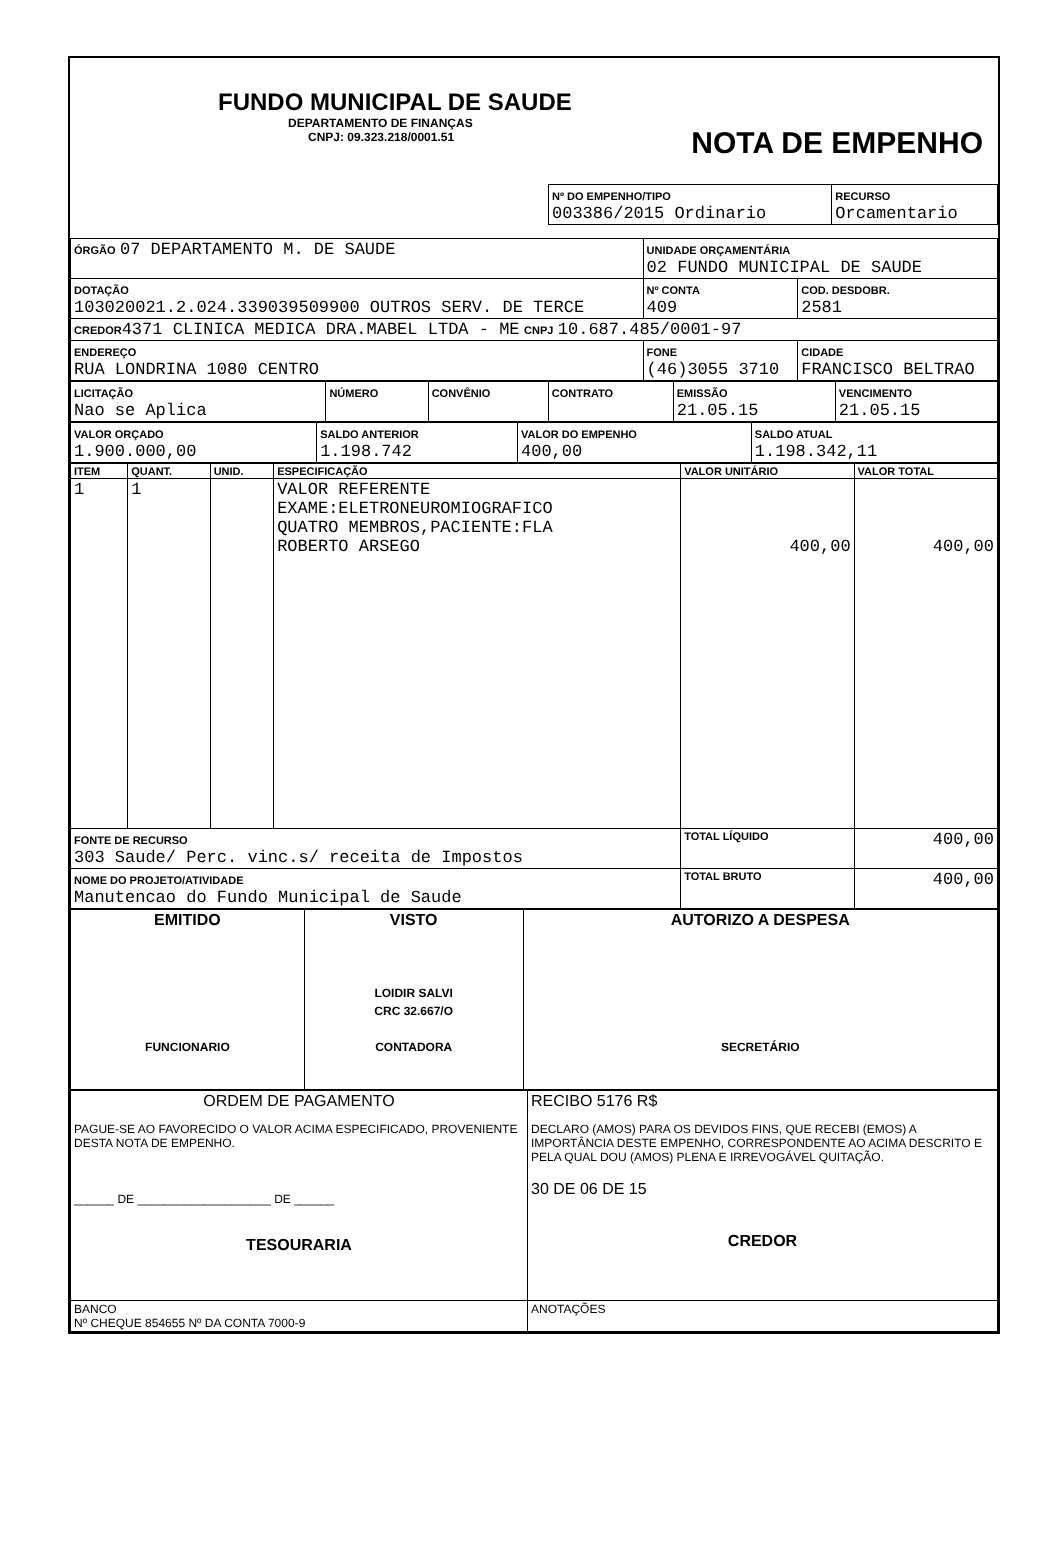FUNDO MUNICIPAL DE SAUDE
DEPARTAMENTO DE FINANÇAS
CNPJ: 09.323.218/0001.51
| Nº DO EMPENHO/TIPO 003386/2015 Ordinario | RECURSO Orcamentario |
NOTA DE EMPENHO
| ÓRGÃO 07 DEPARTAMENTO M. DE SAUDE | UNIDADE ORÇAMENTÁRIA 02 FUNDO MUNICIPAL DE SAUDE | | |
| DOTAÇÃO 103020021.2.024.339039509900 OUTROS SERV. DE TERCE | | Nº CONTA 409 | COD. DESDOBR. 2581 |
| CREDOR 4371 CLINICA MEDICA DRA.MABEL LTDA - ME CNPJ 10.687.485/0001-97 | | | |
| ENDEREÇO RUA LONDRINA 1080 CENTRO | FONE (46)3055 3710 | | CIDADE FRANCISCO BELTRAO |
| LICITAÇÃO Nao se Aplica | NÚMERO | CONVÊNIO | CONTRATO | EMISSÃO 21.05.15 | VENCIMENTO 21.05.15 |
| VALOR ORÇADO 1.900.000,00 | SALDO ANTERIOR 1.198.742 | VALOR DO EMPENHO 400,00 | SALDO ATUAL 1.198.342,11 |
| ITEM | QUANT. | UNID. | ESPECIFICAÇÃO | VALOR UNITÁRIO | VALOR TOTAL |
| --- | --- | --- | --- | --- | --- |
| 1 | 1 | | VALOR REFERENTE EXAME:ELETRONEUROMIOGRAFICO QUATRO MEMBROS,PACIENTE:FLA ROBERTO ARSEGO | 400,00 | 400,00 |
| FONTE DE RECURSO 303 Saude/ Perc. vinc.s/ receita de Impostos | | | | TOTAL LÍQUIDO | 400,00 |
| NOME DO PROJETO/ATIVIDADE Manutencao do Fundo Municipal de Saude | | | | TOTAL BRUTO | 400,00 |
| EMITIDO FUNCIONARIO | VISTO LOIDIR SALVI CRC 32.667/O CONTADORA | AUTORIZO A DESPESA SECRETÁRIO |
| ORDEM DE PAGAMENTO PAGUE-SE AO FAVORECIDO O VALOR ACIMA ESPECIFICADO, PROVENIENTE DESTA NOTA DE EMPENHO. ______ DE ____________________ DE ______ TESOURARIA | RECIBO 5176 R$ DECLARO (AMOS) PARA OS DEVIDOS FINS, QUE RECEBI (EMOS) A IMPORTÂNCIA DESTE EMPENHO, CORRESPONDENTE AO ACIMA DESCRITO E PELA QUAL DOU (AMOS) PLENA E IRREVOGÁVEL QUITAÇÃO. 30 DE 06 DE 15 CREDOR |
| BANCO Nº CHEQUE 854655 Nº DA CONTA 7000-9 | ANOTAÇÕES |